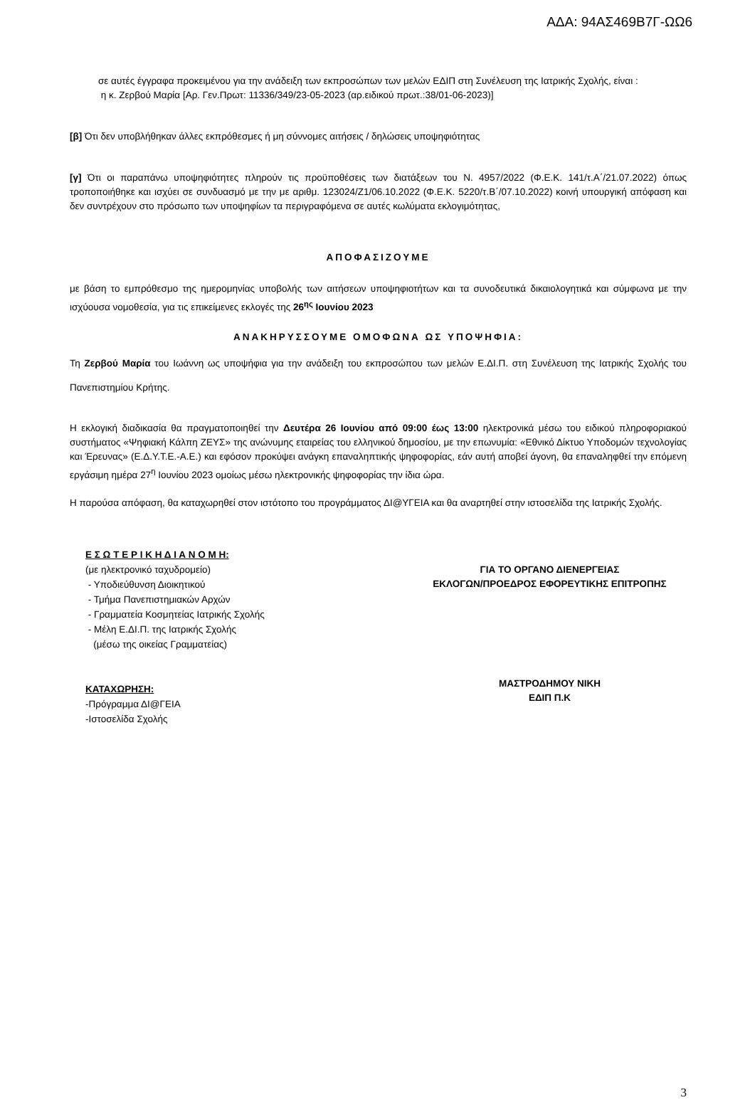ΑΔΑ: 94ΑΣ469Β7Γ-ΩΩ6
σε αυτές έγγραφα προκειμένου για την ανάδειξη των εκπροσώπων των μελών ΕΔΙΠ στη Συνέλευση της Ιατρικής Σχολής, είναι :
η κ. Ζερβού Μαρία [Αρ. Γεν.Πρωτ: 11336/349/23-05-2023 (αρ.ειδικού πρωτ.:38/01-06-2023)]
[β] Ότι δεν υποβλήθηκαν άλλες εκπρόθεσμες ή μη σύννομες αιτήσεις / δηλώσεις υποψηφιότητας
[γ] Ότι οι παραπάνω υποψηφιότητες πληρούν τις προϋποθέσεις των διατάξεων του Ν. 4957/2022 (Φ.Ε.Κ. 141/τ.Α΄/21.07.2022) όπως τροποποιήθηκε και ισχύει σε συνδυασμό με την με αριθμ. 123024/Ζ1/06.10.2022 (Φ.Ε.Κ. 5220/τ.Β΄/07.10.2022) κοινή υπουργική απόφαση και δεν συντρέχουν στο πρόσωπο των υποψηφίων τα περιγραφόμενα σε αυτές κωλύματα εκλογιμότητας,
ΑΠΟΦΑΣΙΖΟΥΜΕ
με βάση το εμπρόθεσμο της ημερομηνίας υποβολής των αιτήσεων υποψηφιοτήτων και τα συνοδευτικά δικαιολογητικά και σύμφωνα με την ισχύουσα νομοθεσία, για τις επικείμενες εκλογές της 26<sup>ης</sup> Ιουνίου 2023
ΑΝΑΚΗΡΥΣΣΟΥΜΕ ΟΜΟΦΩΝΑ ΩΣ ΥΠΟΨΗΦΙΑ:
Τη Ζερβού Μαρία του Ιωάννη ως υποψήφια για την ανάδειξη του εκπροσώπου των μελών Ε.ΔΙ.Π. στη Συνέλευση της Ιατρικής Σχολής του Πανεπιστημίου Κρήτης.
Η εκλογική διαδικασία θα πραγματοποιηθεί την Δευτέρα 26 Ιουνίου από 09:00 έως 13:00 ηλεκτρονικά μέσω του ειδικού πληροφοριακού συστήματος «Ψηφιακή Κάλπη ΖΕΥΣ» της ανώνυμης εταιρείας του ελληνικού δημοσίου, με την επωνυμία: «Εθνικό Δίκτυο Υποδομών τεχνολογίας και Έρευνας» (Ε.Δ.Υ.Τ.Ε.-Α.Ε.) και εφόσον προκύψει ανάγκη επαναληπτικής ψηφοφορίας, εάν αυτή αποβεί άγονη, θα επαναληφθεί την επόμενη εργάσιμη ημέρα 27<sup>η</sup> Ιουνίου 2023 ομοίως μέσω ηλεκτρονικής ψηφοφορίας την ίδια ώρα.
Η παρούσα απόφαση, θα καταχωρηθεί στον ιστότοπο του προγράμματος ΔΙ@ΥΓΕΙΑ και θα αναρτηθεί στην ιστοσελίδα της Ιατρικής Σχολής.
Ε Σ Ω Τ Ε Ρ Ι Κ Η Δ Ι Α Ν Ο Μ Η:
(με ηλεκτρονικό ταχυδρομείο)
- Υποδιεύθυνση Διοικητικού
- Τμήμα Πανεπιστημιακών Αρχών
- Γραμματεία Κοσμητείας Ιατρικής Σχολής
- Μέλη Ε.ΔΙ.Π. της Ιατρικής Σχολής
(μέσω της οικείας Γραμματείας)
ΚΑΤΑΧΩΡΗΣΗ:
-Πρόγραμμα ΔΙ@ΓΕΙΑ
-Ιστοσελίδα Σχολής
ΓΙΑ ΤΟ ΟΡΓΑΝΟ ΔΙΕΝΕΡΓΕΙΑΣ
ΕΚΛΟΓΩΝ/ΠΡΟΕΔΡΟΣ ΕΦΟΡΕΥΤΙΚΗΣ ΕΠΙΤΡΟΠΗΣ
ΜΑΣΤΡΟΔΗΜΟΥ ΝΙΚΗ
ΕΔΙΠ Π.Κ
3